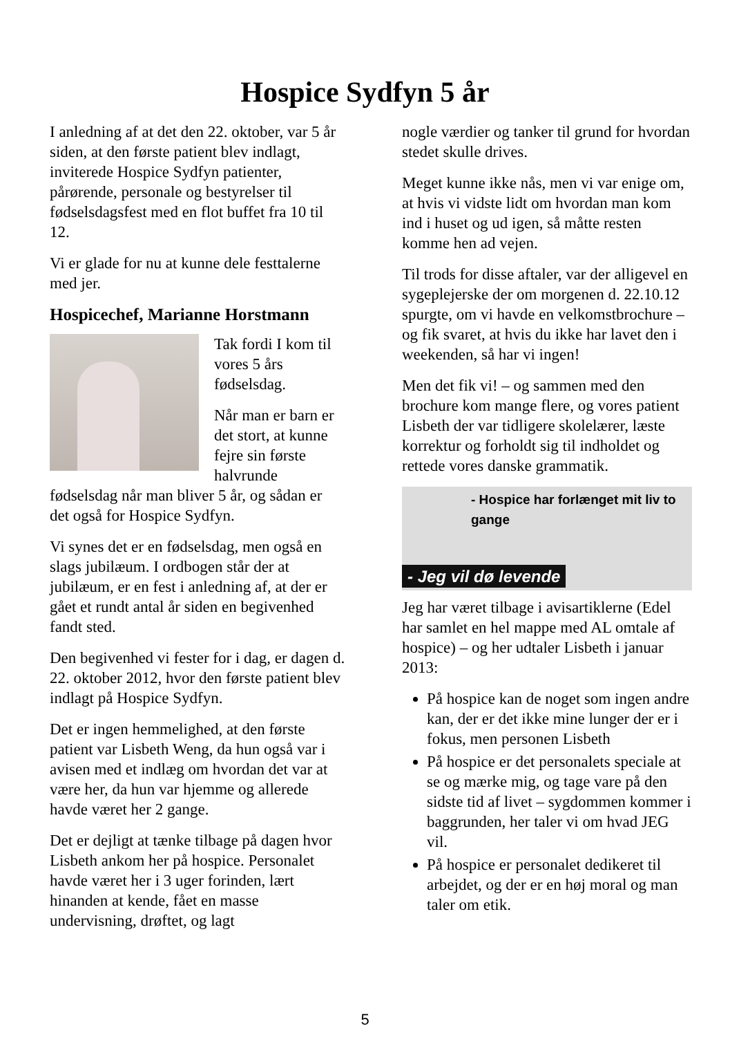Hospice Sydfyn 5 år
I anledning af at det den 22. oktober, var 5 år siden, at den første patient blev indlagt, inviterede Hospice Sydfyn patienter, pårørende, personale og bestyrelser til fødselsdagsfest med en flot buffet fra 10 til 12.
Vi er glade for nu at kunne dele festtalerne med jer.
Hospicechef, Marianne Horstmann
Tak fordi I kom til vores 5 års fødselsdag.
Når man er barn er det stort, at kunne fejre sin første halvrunde fødselsdag når man bliver 5 år, og sådan er det også for Hospice Sydfyn.
Vi synes det er en fødselsdag, men også en slags jubilæum. I ordbogen står der at jubilæum, er en fest i anledning af, at der er gået et rundt antal år siden en begivenhed fandt sted.
Den begivenhed vi fester for i dag, er dagen d. 22. oktober 2012, hvor den første patient blev indlagt på Hospice Sydfyn.
Det er ingen hemmelighed, at den første patient var Lisbeth Weng, da hun også var i avisen med et indlæg om hvordan det var at være her, da hun var hjemme og allerede havde været her 2 gange.
Det er dejligt at tænke tilbage på dagen hvor Lisbeth ankom her på hospice. Personalet havde været her i 3 uger forinden, lært hinanden at kende, fået en masse undervisning, drøftet, og lagt
nogle værdier og tanker til grund for hvordan stedet skulle drives.
Meget kunne ikke nås, men vi var enige om, at hvis vi vidste lidt om hvordan man kom ind i huset og ud igen, så måtte resten komme hen ad vejen.
Til trods for disse aftaler, var der alligevel en sygeplejerske der om morgenen d. 22.10.12 spurgte, om vi havde en velkomstbrochure – og fik svaret, at hvis du ikke har lavet den i weekenden, så har vi ingen!
Men det fik vi! – og sammen med den brochure kom mange flere, og vores patient Lisbeth der var tidligere skolelærer, læste korrektur og forholdt sig til indholdet og rettede vores danske grammatik.
- Hospice har forlænget mit liv to gange
- Jeg vil dø levende
Jeg har været tilbage i avisartiklerne (Edel har samlet en hel mappe med AL omtale af hospice) – og her udtaler Lisbeth i januar 2013:
På hospice kan de noget som ingen andre kan, der er det ikke mine lunger der er i fokus, men personen Lisbeth
På hospice er det personalets speciale at se og mærke mig, og tage vare på den sidste tid af livet – sygdommen kommer i baggrunden, her taler vi om hvad JEG vil.
På hospice er personalet dedikeret til arbejdet, og der er en høj moral og man taler om etik.
5